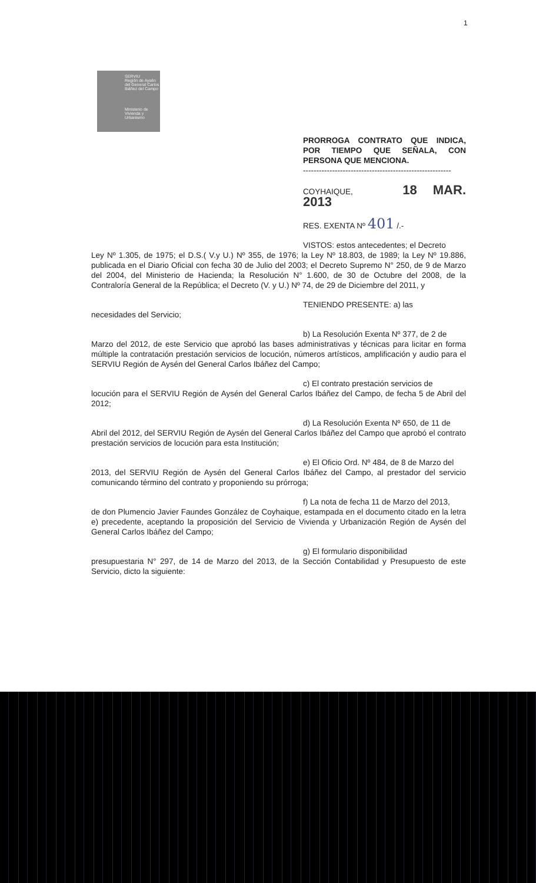1
SERVIU
Región de Aysén del General Carlos Ibáñez del Campo
Ministerio de Vivienda y Urbanismo
PRORROGA CONTRATO QUE INDICA, POR TIEMPO QUE SEÑALA, CON PERSONA QUE MENCIONA.
--------------------------------------------------------
COYHAIQUE, 18 MAR. 2013
RES. EXENTA Nº 401 /.-
VISTOS: estos antecedentes; el Decreto
Ley Nº 1.305, de 1975; el D.S.( V.y U.) Nº 355, de 1976; la Ley Nº 18.803, de 1989; la Ley Nº 19.886, publicada en el Diario Oficial con fecha 30 de Julio del 2003; el Decreto Supremo N° 250, de 9 de Marzo del 2004, del Ministerio de Hacienda; la Resolución N° 1.600, de 30 de Octubre del 2008, de la Contraloría General de la República; el Decreto (V. y U.) Nº 74, de 29 de Diciembre del 2011, y
TENIENDO PRESENTE: a) las
necesidades del Servicio;
b) La Resolución Exenta Nº 377, de 2 de
Marzo del 2012, de este Servicio que aprobó las bases administrativas y técnicas para licitar en forma múltiple la contratación prestación servicios de locución, números artísticos, amplificación y audio para el SERVIU Región de Aysén del General Carlos Ibáñez del Campo;
c) El contrato prestación servicios de
locución para el SERVIU Región de Aysén del General Carlos Ibáñez del Campo, de fecha 5 de Abril del 2012;
d) La Resolución Exenta Nº 650, de 11 de
Abril del 2012, del SERVIU Región de Aysén del General Carlos Ibáñez del Campo que aprobó el contrato prestación servicios de locución para esta Institución;
e) El Oficio Ord. Nº 484, de 8 de Marzo del
2013, del SERVIU Región de Aysén del General Carlos Ibáñez del Campo, al prestador del servicio comunicando término del contrato y proponiendo su prórroga;
f) La nota de fecha 11 de Marzo del 2013,
de don Plumencio Javier Faundes González de Coyhaique, estampada en el documento citado en la letra e) precedente, aceptando la proposición del Servicio de Vivienda y Urbanización Región de Aysén del General Carlos Ibáñez del Campo;
g) El formulario disponibilidad
presupuestaria N° 297, de 14 de Marzo del 2013, de la Sección Contabilidad y Presupuesto de este Servicio, dicto la siguiente: